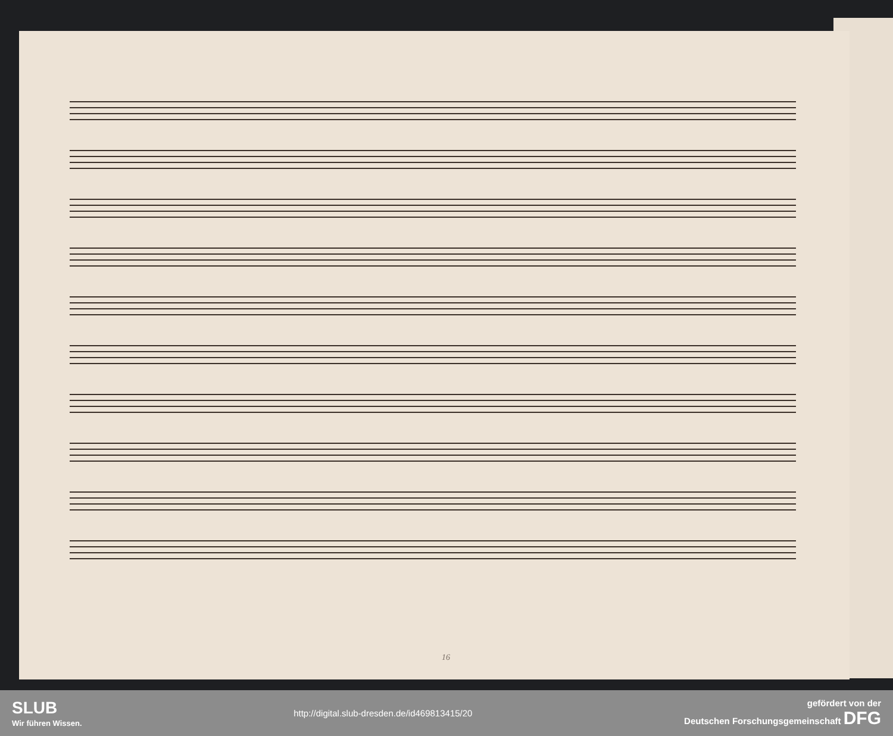16
SLUB
Wir führen Wissen.
http://digital.slub-dresden.de/id469813415/20
gefördert von der
Deutschen Forschungsgemeinschaft DFG